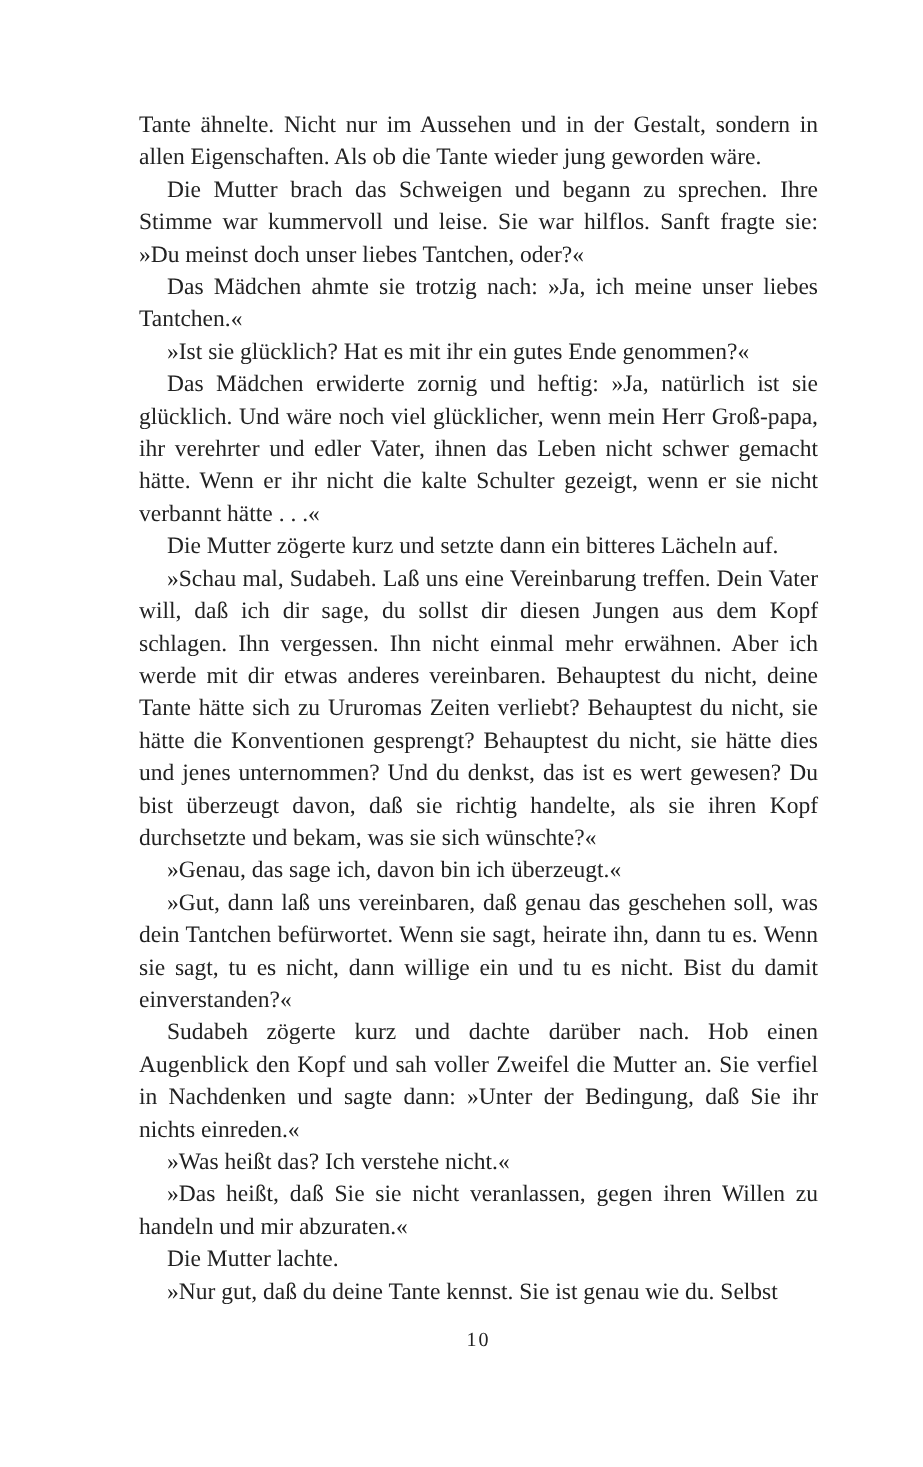Tante ähnelte. Nicht nur im Aussehen und in der Gestalt, sondern in allen Eigenschaften. Als ob die Tante wieder jung geworden wäre.
Die Mutter brach das Schweigen und begann zu sprechen. Ihre Stimme war kummervoll und leise. Sie war hilflos. Sanft fragte sie: »Du meinst doch unser liebes Tantchen, oder?«
Das Mädchen ahmte sie trotzig nach: »Ja, ich meine unser liebes Tantchen.«
»Ist sie glücklich? Hat es mit ihr ein gutes Ende genommen?«
Das Mädchen erwiderte zornig und heftig: »Ja, natürlich ist sie glücklich. Und wäre noch viel glücklicher, wenn mein Herr Groß-papa, ihr verehrter und edler Vater, ihnen das Leben nicht schwer gemacht hätte. Wenn er ihr nicht die kalte Schulter gezeigt, wenn er sie nicht verbannt hätte . . .«
Die Mutter zögerte kurz und setzte dann ein bitteres Lächeln auf.
»Schau mal, Sudabeh. Laß uns eine Vereinbarung treffen. Dein Vater will, daß ich dir sage, du sollst dir diesen Jungen aus dem Kopf schlagen. Ihn vergessen. Ihn nicht einmal mehr erwähnen. Aber ich werde mit dir etwas anderes vereinbaren. Behauptest du nicht, deine Tante hätte sich zu Ururomas Zeiten verliebt? Behauptest du nicht, sie hätte die Konventionen gesprengt? Behauptest du nicht, sie hätte dies und jenes unternommen? Und du denkst, das ist es wert gewesen? Du bist überzeugt davon, daß sie richtig handelte, als sie ihren Kopf durchsetzte und bekam, was sie sich wünschte?«
»Genau, das sage ich, davon bin ich überzeugt.«
»Gut, dann laß uns vereinbaren, daß genau das geschehen soll, was dein Tantchen befürwortet. Wenn sie sagt, heirate ihn, dann tu es. Wenn sie sagt, tu es nicht, dann willige ein und tu es nicht. Bist du damit einverstanden?«
Sudabeh zögerte kurz und dachte darüber nach. Hob einen Augenblick den Kopf und sah voller Zweifel die Mutter an. Sie verfiel in Nachdenken und sagte dann: »Unter der Bedingung, daß Sie ihr nichts einreden.«
»Was heißt das? Ich verstehe nicht.«
»Das heißt, daß Sie sie nicht veranlassen, gegen ihren Willen zu handeln und mir abzuraten.«
Die Mutter lachte.
»Nur gut, daß du deine Tante kennst. Sie ist genau wie du. Selbst
10